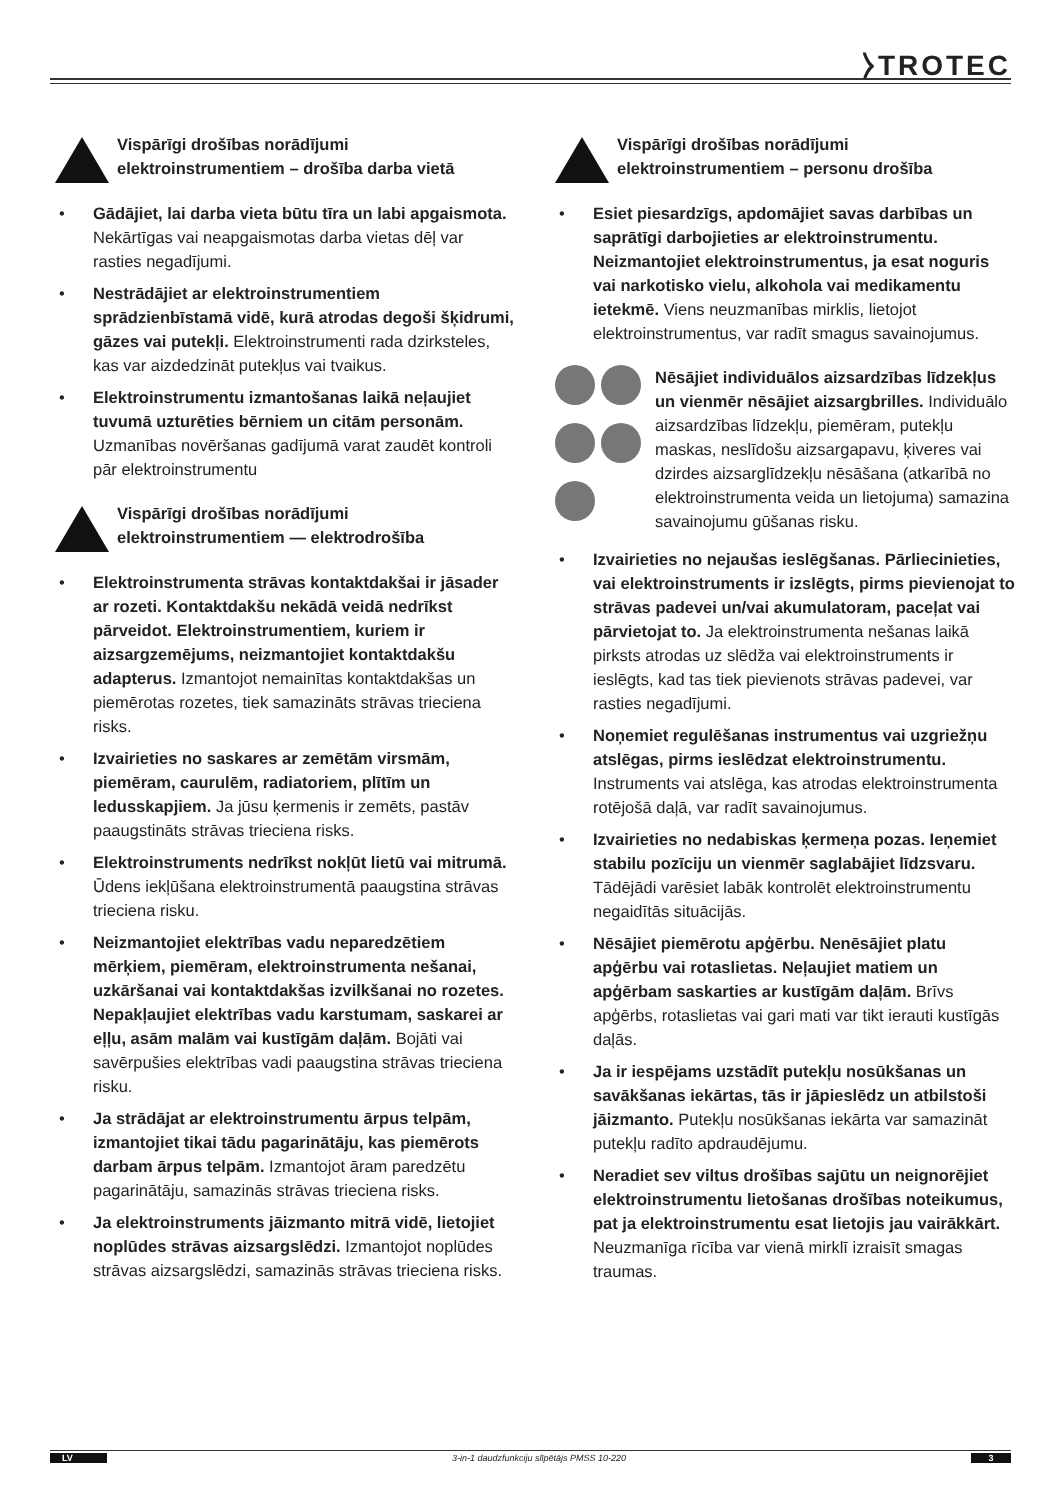⧽TROTEC
Vispārīgi drošības norādījumi elektroinstrumentiem – drošība darba vietā
• Gādājiet, lai darba vieta būtu tīra un labi apgaismota. Nekārtīgas vai neapgaismotas darba vietas dēļ var rasties negadījumi.
• Nestrādājiet ar elektroinstrumentiem sprādzienbīstamā vidē, kurā atrodas degoši šķidrumi, gāzes vai putekļi. Elektroinstrumenti rada dzirksteles, kas var aizdedzināt putekļus vai tvaikus.
• Elektroinstrumentu izmantošanas laikā neļaujiet tuvumā uzturēties bērniem un citām personām. Uzmanības novēršanas gadījumā varat zaudēt kontroli pār elektroinstrumentu
Vispārīgi drošības norādījumi elektroinstrumentiem — elektrodrošība
• Elektroinstrumenta strāvas kontaktdakšai ir jāsader ar rozeti. Kontaktdakšu nekādā veidā nedrīkst pārveidot. Elektroinstrumentiem, kuriem ir aizsargzemējums, neizmantojiet kontaktdakšu adapterus. Izmantojot nemainītas kontaktdakšas un piemērotas rozetes, tiek samazināts strāvas trieciena risks.
• Izvairieties no saskares ar zemētām virsmām, piemēram, caurulēm, radiatoriem, plītīm un ledusskapjiem. Ja jūsu ķermenis ir zemēts, pastāv paaugstināts strāvas trieciena risks.
• Elektroinstruments nedrīkst nokļūt lietū vai mitrumā. Ūdens iekļūšana elektroinstrumentā paaugstina strāvas trieciena risku.
• Neizmantojiet elektrības vadu neparedzētiem mērķiem, piemēram, elektroinstrumenta nešanai, uzkāršanai vai kontaktdakšas izvilkšanai no rozetes. Nepakļaujiet elektrības vadu karstumam, saskarei ar eļļu, asām malām vai kustīgām daļām. Bojāti vai savērpušies elektrības vadi paaugstina strāvas trieciena risku.
• Ja strādājat ar elektroinstrumentu ārpus telpām, izmantojiet tikai tādu pagarinātāju, kas piemērots darbam ārpus telpām. Izmantojot āram paredzētu pagarinātāju, samazinās strāvas trieciena risks.
• Ja elektroinstruments jāizmanto mitrā vidē, lietojiet noplūdes strāvas aizsargslēdzi. Izmantojot noplūdes strāvas aizsargslēdzi, samazinās strāvas trieciena risks.
Vispārīgi drošības norādījumi elektroinstrumentiem – personu drošība
• Esiet piesardzīgs, apdomājiet savas darbības un saprātīgi darbojieties ar elektroinstrumentu. Neizmantojiet elektroinstrumentus, ja esat noguris vai narkotisko vielu, alkohola vai medikamentu ietekmē. Viens neuzmanības mirklis, lietojot elektroinstrumentus, var radīt smagus savainojumus.
Nēsājiet individuālos aizsardzības līdzekļus un vienmēr nēsājiet aizsargbrilles. Individuālo aizsardzības līdzekļu, piemēram, putekļu maskas, neslīdošu aizsargapavu, ķiveres vai dzirdes aizsarglīdzekļu nēsāšana (atkarībā no elektroinstrumenta veida un lietojuma) samazina savainojumu gūšanas risku.
• Izvairieties no nejaušas ieslēgšanas. Pārliecinieties, vai elektroinstruments ir izslēgts, pirms pievienojat to strāvas padevei un/vai akumulatoram, paceļat vai pārvietojat to. Ja elektroinstrumenta nešanas laikā pirksts atrodas uz slēdža vai elektroinstruments ir ieslēgts, kad tas tiek pievienots strāvas padevei, var rasties negadījumi.
• Noņemiet regulēšanas instrumentus vai uzgriežņu atslēgas, pirms ieslēdzat elektroinstrumentu. Instruments vai atslēga, kas atrodas elektroinstrumenta rotējošā daļā, var radīt savainojumus.
• Izvairieties no nedabiskas ķermeņa pozas. Ieņemiet stabilu pozīciju un vienmēr saglabājiet līdzsvaru. Tādējādi varēsiet labāk kontrolēt elektroinstrumentu negaidītās situācijās.
• Nēsājiet piemērotu apģērbu. Nenēsājiet platu apģērbu vai rotaslietas. Neļaujiet matiem un apģērbam saskarties ar kustīgām daļām. Brīvs apģērbs, rotaslietas vai gari mati var tikt ierauti kustīgās daļās.
• Ja ir iespējams uzstādīt putekļu nosūkšanas un savākšanas iekārtas, tās ir jāpieslēdz un atbilstoši jāizmanto. Putekļu nosūkšanas iekārta var samazināt putekļu radīto apdraudējumu.
• Neradiet sev viltus drošības sajūtu un neignorējiet elektroinstrumentu lietošanas drošības noteikumus, pat ja elektroinstrumentu esat lietojis jau vairākkārt. Neuzmanīga rīcība var vienā mirklī izraisīt smagas traumas.
LV 3-in-1 daudzfunkciju slīpētājs PMSS 10-220 3